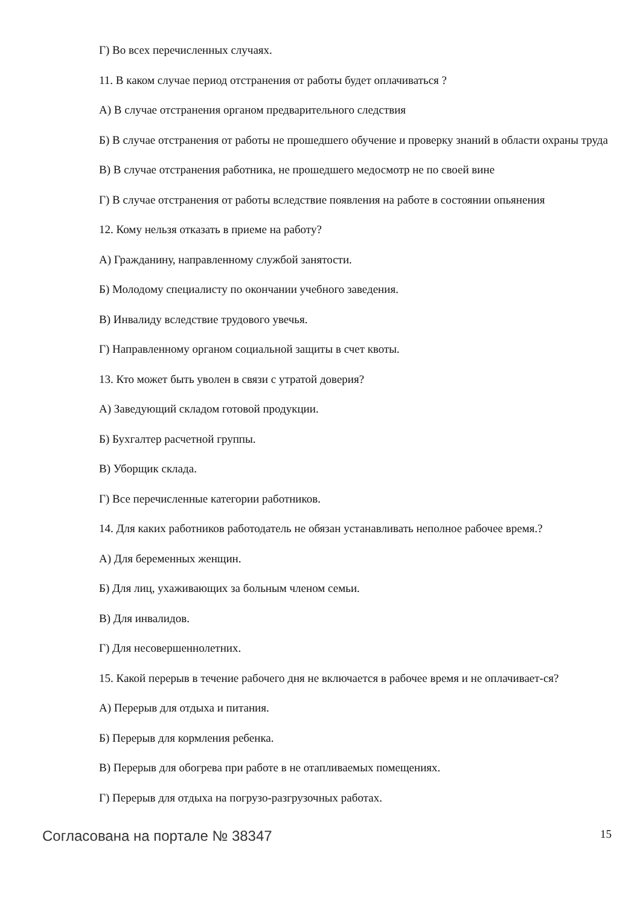Г) Во всех перечисленных случаях.
11. В каком случае период отстранения от работы будет оплачиваться ?
А) В случае отстранения органом предварительного следствия
Б) В случае отстранения от работы не прошедшего обучение и проверку знаний в области охраны труда
В) В случае отстранения работника, не прошедшего медосмотр не по своей вине
Г) В случае отстранения от работы вследствие появления на работе в состоянии опьянения
12. Кому нельзя отказать в приеме на работу?
А) Гражданину, направленному службой занятости.
Б) Молодому специалисту по окончании учебного заведения.
В) Инвалиду вследствие трудового увечья.
Г) Направленному органом социальной защиты в счет квоты.
13. Кто может быть уволен в связи с утратой доверия?
А) Заведующий складом готовой продукции.
Б) Бухгалтер расчетной группы.
В) Уборщик склада.
Г) Все перечисленные категории работников.
14. Для каких работников работодатель не обязан устанавливать неполное рабочее время.?
А) Для беременных женщин.
Б) Для лиц, ухаживающих за больным членом семьи.
В) Для инвалидов.
Г) Для несовершеннолетних.
15. Какой перерыв в течение рабочего дня не включается в рабочее время и не оплачивает-ся?
А) Перерыв для отдыха и питания.
Б) Перерыв для кормления ребенка.
В) Перерыв для обогрева при работе в не отапливаемых помещениях.
Г) Перерыв для отдыха на погрузо-разгрузочных работах.
Согласована на портале № 38347 15